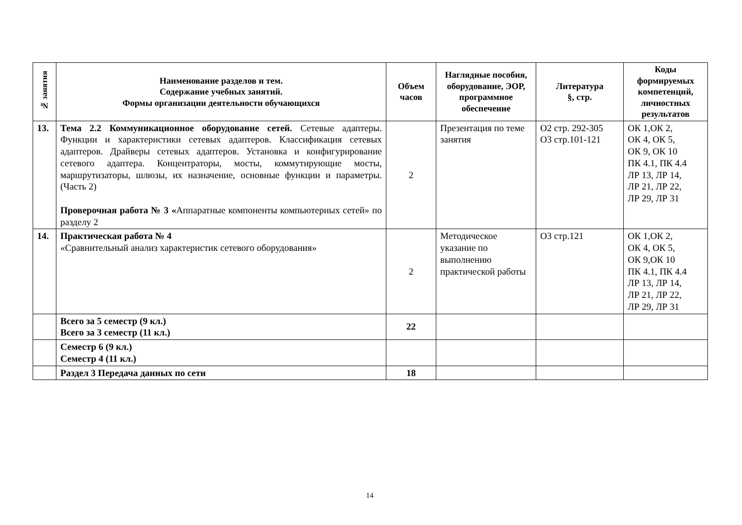| № занятия | Наименование разделов и тем. Содержание учебных занятий. Формы организации деятельности обучающихся | Объем часов | Наглядные пособия, оборудование, ЭОР, программное обеспечение | Литература §, стр. | Коды формируемых компетенций, личностных результатов |
| --- | --- | --- | --- | --- | --- |
| 13. | Тема 2.2 Коммуникационное оборудование сетей. Сетевые адаптеры. Функции и характеристики сетевых адаптеров. Классификация сетевых адаптеров. Драйверы сетевых адаптеров. Установка и конфигурирование сетевого адаптера. Концентраторы, мосты, коммутирующие мосты, маршрутизаторы, шлюзы, их назначение, основные функции и параметры. (Часть 2) Проверочная работа № 3 « Аппаратные компоненты компьютерных сетей» по разделу 2 | 2 | Презентация по теме занятия | О2 стр. 292-305 О3 стр.101-121 | ОК 1,ОК 2, ОК 4, ОК 5, ОК 9, ОК 10 ПК 4.1, ПК 4.4 ЛР 13, ЛР 14, ЛР 21, ЛР 22, ЛР 29, ЛР 31 |
| 14. | Практическая работа № 4 «Сравнительный анализ характеристик сетевого оборудования» | 2 | Методическое указание по выполнению практической работы | О3 стр.121 | ОК 1,ОК 2, ОК 4, ОК 5, ОК 9,ОК 10 ПК 4.1, ПК 4.4 ЛР 13, ЛР 14, ЛР 21, ЛР 22, ЛР 29, ЛР 31 |
| | Всего за 5 семестр (9 кл.) Всего за 3 семестр (11 кл.) | 22 | | | |
| | Семестр 6 (9 кл.) Семестр 4 (11 кл.) | | | | |
| | Раздел 3 Передача данных по сети | 18 | | | |
14